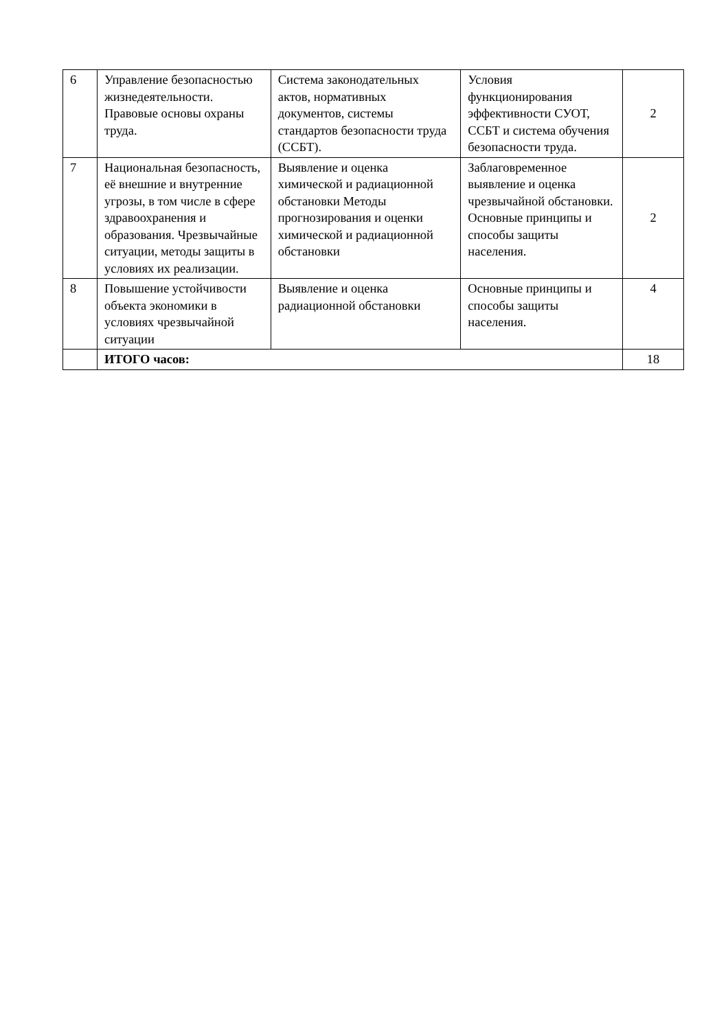| 6 | Управление безопасностью жизнедеятельности. Правовые основы охраны труда. | Система законодательных актов, нормативных документов, системы стандартов безопасности труда (ССБТ). | Условия функционирования эффективности СУОТ, ССБТ и система обучения безопасности труда. | 2 |
| 7 | Национальная безопасность, её внешние и внутренние угрозы, в том числе в сфере здравоохранения и образования. Чрезвычайные ситуации, методы защиты в условиях их реализации. | Выявление и оценка химической и радиационной обстановки Методы прогнозирования и оценки химической и радиационной обстановки | Заблаговременное выявление и оценка чрезвычайной обстановки. Основные принципы и способы защиты населения. | 2 |
| 8 | Повышение устойчивости объекта экономики в условиях чрезвычайной ситуации | Выявление и оценка радиационной обстановки | Основные принципы и способы защиты населения. | 4 |
| | ИТОГО часов: | | | 18 |